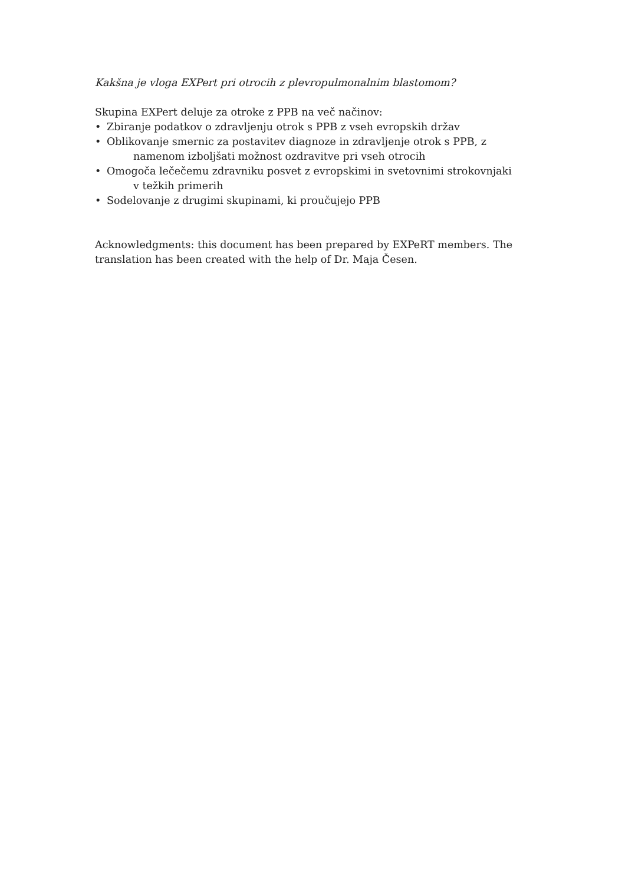Kakšna je vloga EXPert pri otrocih z plevropulmonalnim blastomom?
Skupina EXPert deluje za otroke z PPB na več načinov:
• Zbiranje podatkov o zdravljenju otrok s PPB z vseh evropskih držav
• Oblikovanje smernic za postavitev diagnoze in zdravljenje otrok s PPB, z
namenom izboljšati možnost ozdravitve pri vseh otrocih
• Omogoča lečečemu zdravniku posvet z evropskimi in svetovnimi strokovnjaki
v težkih primerih
• Sodelovanje z drugimi skupinami, ki proučujejo PPB
Acknowledgments: this document has been prepared by EXPeRT members. The translation has been created with the help of Dr. Maja Česen.